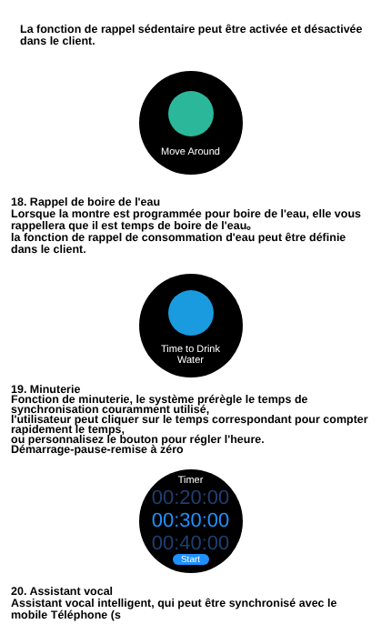La fonction de rappel sédentaire peut être activée et désactivée dans le client.
Move Around
18. Rappel de boire de l'eau
Lorsque la montre est programmée pour boire de l'eau, elle vous rappellera que il est temps de boire de l'eau。
la fonction de rappel de consommation d'eau peut être définie dans le client.
Time to Drink
Water
19. Minuterie
Fonction de minuterie, le système prérègle le temps de synchronisation couramment utilisé,
l'utilisateur peut cliquer sur le temps correspondant pour compter rapidement le temps,
ou personnalisez le bouton pour régler l'heure.
Démarrage-pause-remise à zéro
Timer
00:20:00
00:30:00
00:40:00
Start
20. Assistant vocal
Assistant vocal intelligent, qui peut être synchronisé avec le mobile Téléphone (s